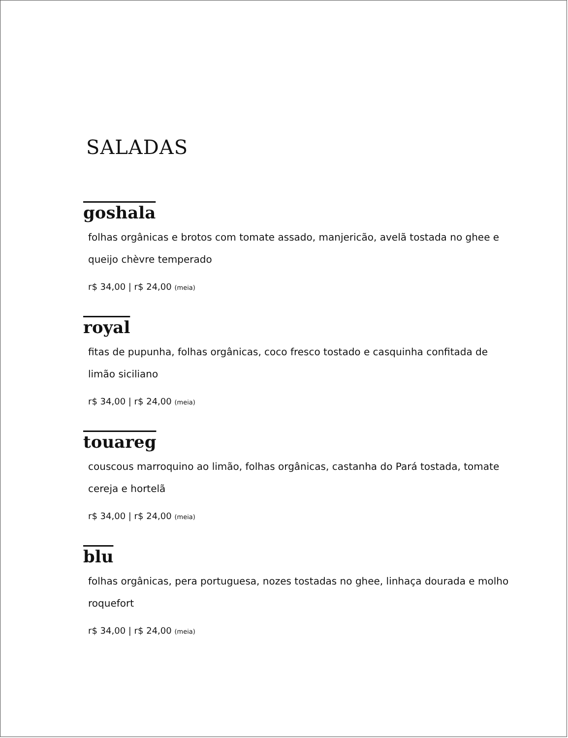SALADAS
goshala
folhas orgânicas e brotos com tomate assado, manjericão, avelã tostada no ghee e queijo chèvre temperado
r$ 34,00 | r$ 24,00 (meia)
royal
fitas de pupunha, folhas orgânicas, coco fresco tostado e casquinha confitada de limão siciliano
r$ 34,00 | r$ 24,00 (meia)
touareg
couscous marroquino ao limão, folhas orgânicas, castanha do Pará tostada, tomate cereja e hortelã
r$ 34,00 | r$ 24,00 (meia)
blu
folhas orgânicas, pera portuguesa, nozes tostadas no ghee, linhaça dourada e molho roquefort
r$ 34,00 | r$ 24,00 (meia)